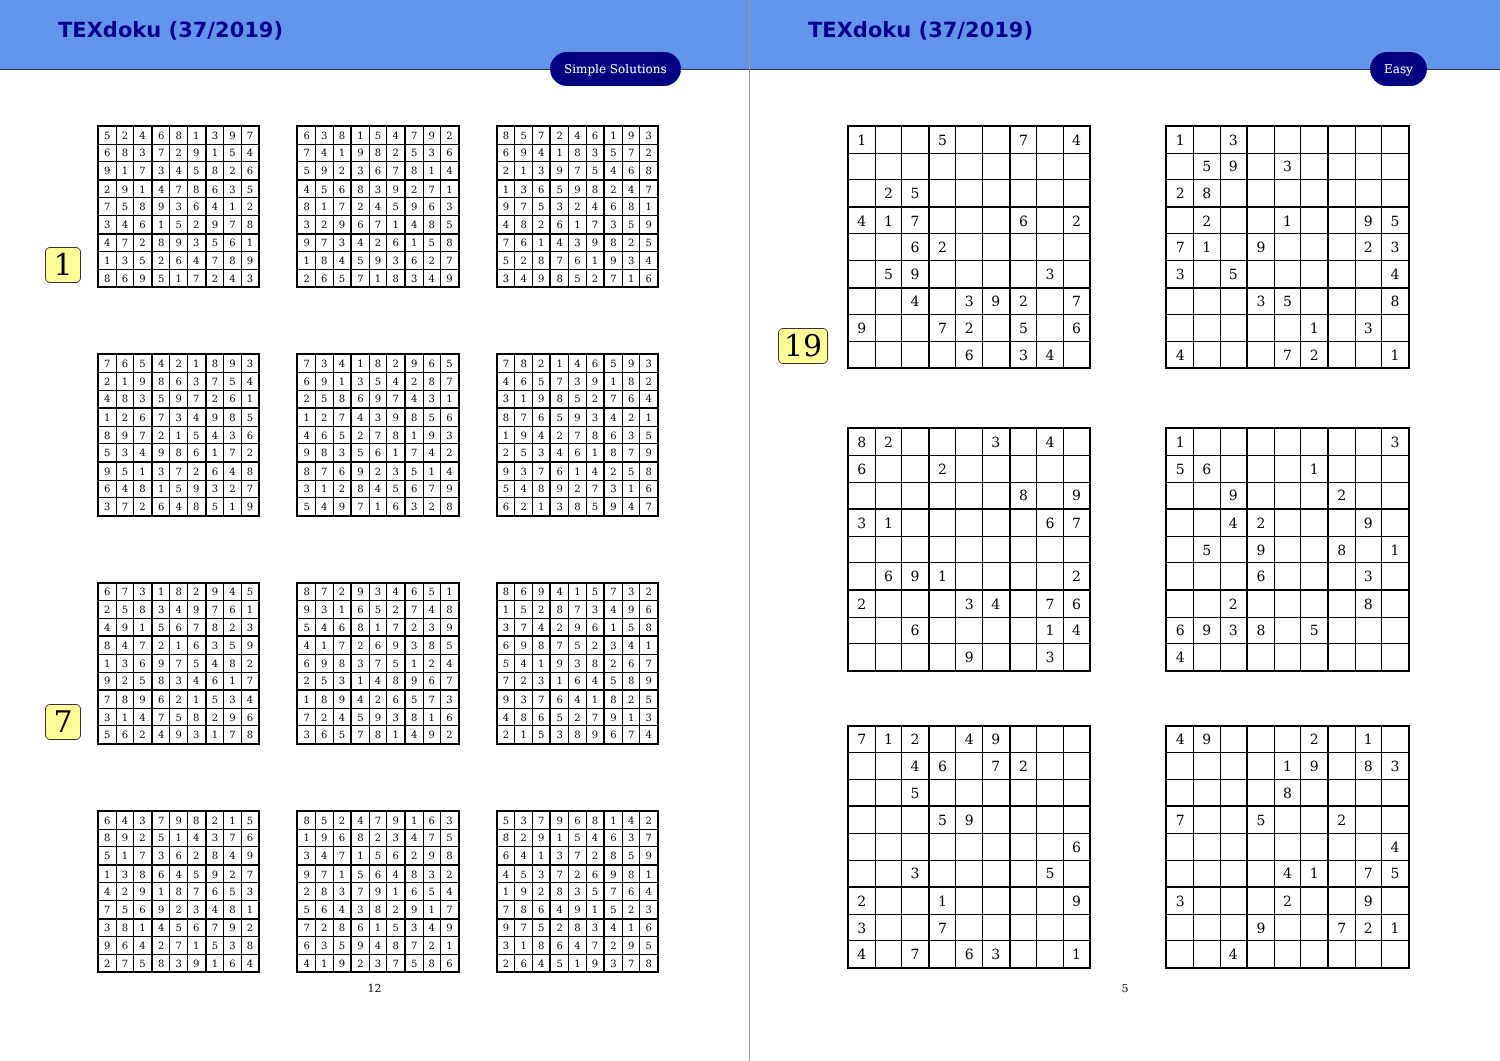TEXdoku (37/2019)
Simple Solutions
1
| 5 | 2 | 4 | 6 | 8 | 1 | 3 | 9 | 7 |
| 6 | 8 | 3 | 7 | 2 | 9 | 1 | 5 | 4 |
| 9 | 1 | 7 | 3 | 4 | 5 | 8 | 2 | 6 |
| 2 | 9 | 1 | 4 | 7 | 8 | 6 | 3 | 5 |
| 7 | 5 | 8 | 9 | 3 | 6 | 4 | 1 | 2 |
| 3 | 4 | 6 | 1 | 5 | 2 | 9 | 7 | 8 |
| 4 | 7 | 2 | 8 | 9 | 3 | 5 | 6 | 1 |
| 1 | 3 | 5 | 2 | 6 | 4 | 7 | 8 | 9 |
| 8 | 6 | 9 | 5 | 1 | 7 | 2 | 4 | 3 |
| 6 | 3 | 8 | 1 | 5 | 4 | 7 | 9 | 2 |
| 7 | 4 | 1 | 9 | 8 | 2 | 5 | 3 | 6 |
| 5 | 9 | 2 | 3 | 6 | 7 | 8 | 1 | 4 |
| 4 | 5 | 6 | 8 | 3 | 9 | 2 | 7 | 1 |
| 8 | 1 | 7 | 2 | 4 | 5 | 9 | 6 | 3 |
| 3 | 2 | 9 | 6 | 7 | 1 | 4 | 8 | 5 |
| 9 | 7 | 3 | 4 | 2 | 6 | 1 | 5 | 8 |
| 1 | 8 | 4 | 5 | 9 | 3 | 6 | 2 | 7 |
| 2 | 6 | 5 | 7 | 1 | 8 | 3 | 4 | 9 |
| 8 | 5 | 7 | 2 | 4 | 6 | 1 | 9 | 3 |
| 6 | 9 | 4 | 1 | 8 | 3 | 5 | 7 | 2 |
| 2 | 1 | 3 | 9 | 7 | 5 | 4 | 6 | 8 |
| 1 | 3 | 6 | 5 | 9 | 8 | 2 | 4 | 7 |
| 9 | 7 | 5 | 3 | 2 | 4 | 6 | 8 | 1 |
| 4 | 8 | 2 | 6 | 1 | 7 | 3 | 5 | 9 |
| 7 | 6 | 1 | 4 | 3 | 9 | 8 | 2 | 5 |
| 5 | 2 | 8 | 7 | 6 | 1 | 9 | 3 | 4 |
| 3 | 4 | 9 | 8 | 5 | 2 | 7 | 1 | 6 |
| 7 | 6 | 5 | 4 | 2 | 1 | 8 | 9 | 3 |
| 2 | 1 | 9 | 8 | 6 | 3 | 7 | 5 | 4 |
| 4 | 8 | 3 | 5 | 9 | 7 | 2 | 6 | 1 |
| 1 | 2 | 6 | 7 | 3 | 4 | 9 | 8 | 5 |
| 8 | 9 | 7 | 2 | 1 | 5 | 4 | 3 | 6 |
| 5 | 3 | 4 | 9 | 8 | 6 | 1 | 7 | 2 |
| 9 | 5 | 1 | 3 | 7 | 2 | 6 | 4 | 8 |
| 6 | 4 | 8 | 1 | 5 | 9 | 3 | 2 | 7 |
| 3 | 7 | 2 | 6 | 4 | 8 | 5 | 1 | 9 |
| 7 | 3 | 4 | 1 | 8 | 2 | 9 | 6 | 5 |
| 6 | 9 | 1 | 3 | 5 | 4 | 2 | 8 | 7 |
| 2 | 5 | 8 | 6 | 9 | 7 | 4 | 3 | 1 |
| 1 | 2 | 7 | 4 | 3 | 9 | 8 | 5 | 6 |
| 4 | 6 | 5 | 2 | 7 | 8 | 1 | 9 | 3 |
| 9 | 8 | 3 | 5 | 6 | 1 | 7 | 4 | 2 |
| 8 | 7 | 6 | 9 | 2 | 3 | 5 | 1 | 4 |
| 3 | 1 | 2 | 8 | 4 | 5 | 6 | 7 | 9 |
| 5 | 4 | 9 | 7 | 1 | 6 | 3 | 2 | 8 |
| 7 | 8 | 2 | 1 | 4 | 6 | 5 | 9 | 3 |
| 4 | 6 | 5 | 7 | 3 | 9 | 1 | 8 | 2 |
| 3 | 1 | 9 | 8 | 5 | 2 | 7 | 6 | 4 |
| 8 | 7 | 6 | 5 | 9 | 3 | 4 | 2 | 1 |
| 1 | 9 | 4 | 2 | 7 | 8 | 6 | 3 | 5 |
| 2 | 5 | 3 | 4 | 6 | 1 | 8 | 7 | 9 |
| 9 | 3 | 7 | 6 | 1 | 4 | 2 | 5 | 8 |
| 5 | 4 | 8 | 9 | 2 | 7 | 3 | 1 | 6 |
| 6 | 2 | 1 | 3 | 8 | 5 | 9 | 4 | 7 |
7
| 6 | 7 | 3 | 1 | 8 | 2 | 9 | 4 | 5 |
| 2 | 5 | 8 | 3 | 4 | 9 | 7 | 6 | 1 |
| 4 | 9 | 1 | 5 | 6 | 7 | 8 | 2 | 3 |
| 8 | 4 | 7 | 2 | 1 | 6 | 3 | 5 | 9 |
| 1 | 3 | 6 | 9 | 7 | 5 | 4 | 8 | 2 |
| 9 | 2 | 5 | 8 | 3 | 4 | 6 | 1 | 7 |
| 7 | 8 | 9 | 6 | 2 | 1 | 5 | 3 | 4 |
| 3 | 1 | 4 | 7 | 5 | 8 | 2 | 9 | 6 |
| 5 | 6 | 2 | 4 | 9 | 3 | 1 | 7 | 8 |
| 8 | 7 | 2 | 9 | 3 | 4 | 6 | 5 | 1 |
| 9 | 3 | 1 | 6 | 5 | 2 | 7 | 4 | 8 |
| 5 | 4 | 6 | 8 | 1 | 7 | 2 | 3 | 9 |
| 4 | 1 | 7 | 2 | 6 | 9 | 3 | 8 | 5 |
| 6 | 9 | 8 | 3 | 7 | 5 | 1 | 2 | 4 |
| 2 | 5 | 3 | 1 | 4 | 8 | 9 | 6 | 7 |
| 1 | 8 | 9 | 4 | 2 | 6 | 5 | 7 | 3 |
| 7 | 2 | 4 | 5 | 9 | 3 | 8 | 1 | 6 |
| 3 | 6 | 5 | 7 | 8 | 1 | 4 | 9 | 2 |
| 8 | 6 | 9 | 4 | 1 | 5 | 7 | 3 | 2 |
| 1 | 5 | 2 | 8 | 7 | 3 | 4 | 9 | 6 |
| 3 | 7 | 4 | 2 | 9 | 6 | 1 | 5 | 8 |
| 6 | 9 | 8 | 7 | 5 | 2 | 3 | 4 | 1 |
| 5 | 4 | 1 | 9 | 3 | 8 | 2 | 6 | 7 |
| 7 | 2 | 3 | 1 | 6 | 4 | 5 | 8 | 9 |
| 9 | 3 | 7 | 6 | 4 | 1 | 8 | 2 | 5 |
| 4 | 8 | 6 | 5 | 2 | 7 | 9 | 1 | 3 |
| 2 | 1 | 5 | 3 | 8 | 9 | 6 | 7 | 4 |
| 6 | 4 | 3 | 7 | 9 | 8 | 2 | 1 | 5 |
| 8 | 9 | 2 | 5 | 1 | 4 | 3 | 7 | 6 |
| 5 | 1 | 7 | 3 | 6 | 2 | 8 | 4 | 9 |
| 1 | 3 | 8 | 6 | 4 | 5 | 9 | 2 | 7 |
| 4 | 2 | 9 | 1 | 8 | 7 | 6 | 5 | 3 |
| 7 | 5 | 6 | 9 | 2 | 3 | 4 | 8 | 1 |
| 3 | 8 | 1 | 4 | 5 | 6 | 7 | 9 | 2 |
| 9 | 6 | 4 | 2 | 7 | 1 | 5 | 3 | 8 |
| 2 | 7 | 5 | 8 | 3 | 9 | 1 | 6 | 4 |
| 8 | 5 | 2 | 4 | 7 | 9 | 1 | 6 | 3 |
| 1 | 9 | 6 | 8 | 2 | 3 | 4 | 7 | 5 |
| 3 | 4 | 7 | 1 | 5 | 6 | 2 | 9 | 8 |
| 9 | 7 | 1 | 5 | 6 | 4 | 8 | 3 | 2 |
| 2 | 8 | 3 | 7 | 9 | 1 | 6 | 5 | 4 |
| 5 | 6 | 4 | 3 | 8 | 2 | 9 | 1 | 7 |
| 7 | 2 | 8 | 6 | 1 | 5 | 3 | 4 | 9 |
| 6 | 3 | 5 | 9 | 4 | 8 | 7 | 2 | 1 |
| 4 | 1 | 9 | 2 | 3 | 7 | 5 | 8 | 6 |
| 5 | 3 | 7 | 9 | 6 | 8 | 1 | 4 | 2 |
| 8 | 2 | 9 | 1 | 5 | 4 | 6 | 3 | 7 |
| 6 | 4 | 1 | 3 | 7 | 2 | 8 | 5 | 9 |
| 4 | 5 | 3 | 7 | 2 | 6 | 9 | 8 | 1 |
| 1 | 9 | 2 | 8 | 3 | 5 | 7 | 6 | 4 |
| 7 | 8 | 6 | 4 | 9 | 1 | 5 | 2 | 3 |
| 9 | 7 | 5 | 2 | 8 | 3 | 4 | 1 | 6 |
| 3 | 1 | 8 | 6 | 4 | 7 | 2 | 9 | 5 |
| 2 | 6 | 4 | 5 | 1 | 9 | 3 | 7 | 8 |
12
TEXdoku (37/2019)
Easy
19
| 1 | | | 5 | | | 7 | | 4 |
| | 2 | 5 | | | | | | |
| 4 | 1 | 7 | | | | 6 | | 2 |
| | | 6 | 2 | | | | | |
| | 5 | 9 | | | | | 3 | |
| | | 4 | | 3 | 9 | 2 | | 7 |
| 9 | | | 7 | 2 | | 5 | | 6 |
| | | | | 6 | | 3 | 4 | |
| 1 | | 3 | | | | | | |
| | 5 | 9 | | 3 | | | | |
| 2 | 8 | | | | | | | |
| | 2 | | | 1 | | | 9 | 5 |
| 7 | 1 | | 9 | | | | 2 | 3 |
| 3 | | 5 | | | | | | 4 |
| | | | 3 | 5 | | | | 8 |
| | | | | | 1 | | 3 | |
| 4 | | | | 7 | 2 | | | 1 |
| 8 | 2 | | | | 3 | | 4 | |
| 6 | | | 2 | | | | | |
| | | | | | | 8 | | 9 |
| 3 | 1 | | | | | | 6 | 7 |
| | 6 | 9 | 1 | | | | | 2 |
| 2 | | | | 3 | 4 | | 7 | 6 |
| | | 6 | | | | | 1 | 4 |
| | | | | 9 | | | 3 | |
| 1 | | | | | | | | 3 |
| 5 | 6 | | | | 1 | | | |
| | | 9 | | | | 2 | | |
| | | 4 | 2 | | | | 9 | |
| | 5 | | 9 | | | 8 | | 1 |
| | | | 6 | | | | 3 | |
| | | 2 | | | | | 8 | |
| 6 | 9 | 3 | 8 | | 5 | | | |
| 4 | | | | | | | | |
| 7 | 1 | 2 | | 4 | 9 | | | |
| | | 4 | 6 | | 7 | 2 | | |
| | | 5 | | | | | | |
| | | | 5 | 9 | | | | |
| | | | | | | | | 6 |
| | | 3 | | | | | 5 | |
| 2 | | | 1 | | | | | 9 |
| 3 | | | 7 | | | | | |
| 4 | | 7 | | 6 | 3 | | | 1 |
| 4 | 9 | | | | 2 | | 1 | |
| | | | | 1 | 9 | | 8 | 3 |
| | | | | 8 | | | | |
| 7 | | | 5 | | | 2 | | |
| | | | | | | | | 4 |
| | | | | 4 | 1 | | 7 | 5 |
| 3 | | | | 2 | | | 9 | |
| | | | 9 | | | 7 | 2 | 1 |
| | | 4 | | | | | | |
5